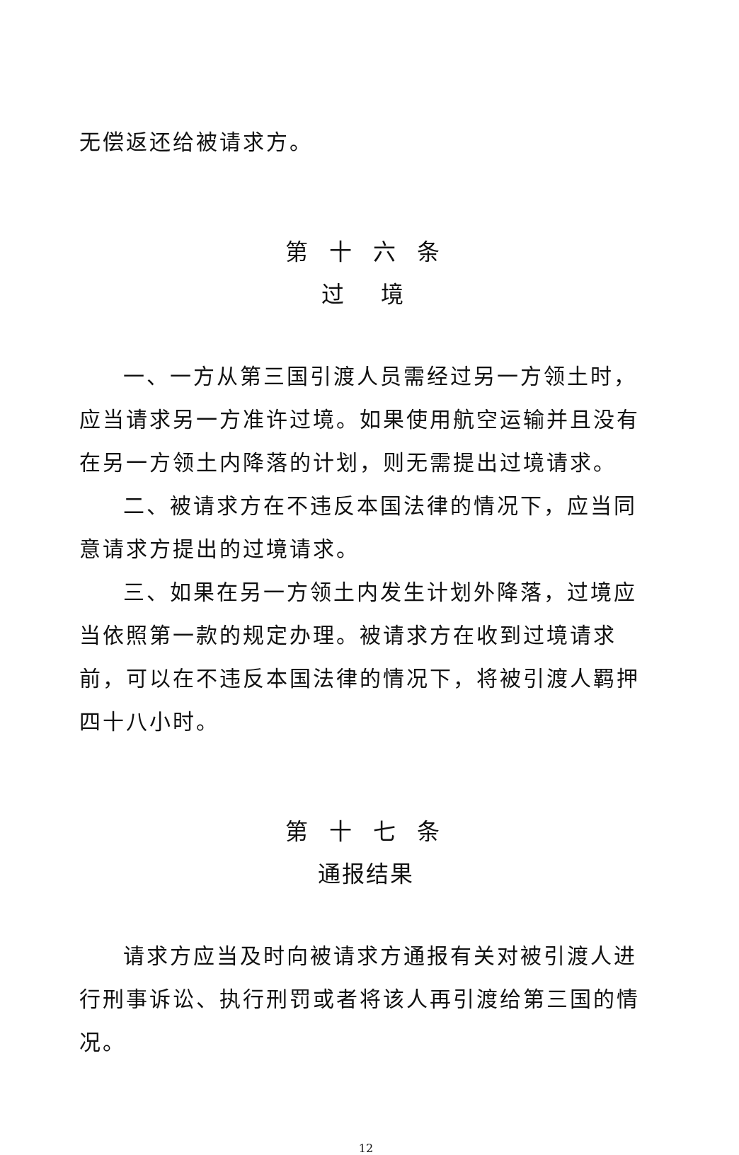无偿返还给被请求方。
第 十 六 条
过　境
一、一方从第三国引渡人员需经过另一方领土时，应当请求另一方准许过境。如果使用航空运输并且没有在另一方领土内降落的计划，则无需提出过境请求。
二、被请求方在不违反本国法律的情况下，应当同意请求方提出的过境请求。
三、如果在另一方领土内发生计划外降落，过境应当依照第一款的规定办理。被请求方在收到过境请求前，可以在不违反本国法律的情况下，将被引渡人羁押四十八小时。
第 十 七 条
通报结果
请求方应当及时向被请求方通报有关对被引渡人进行刑事诉讼、执行刑罚或者将该人再引渡给第三国的情况。
12